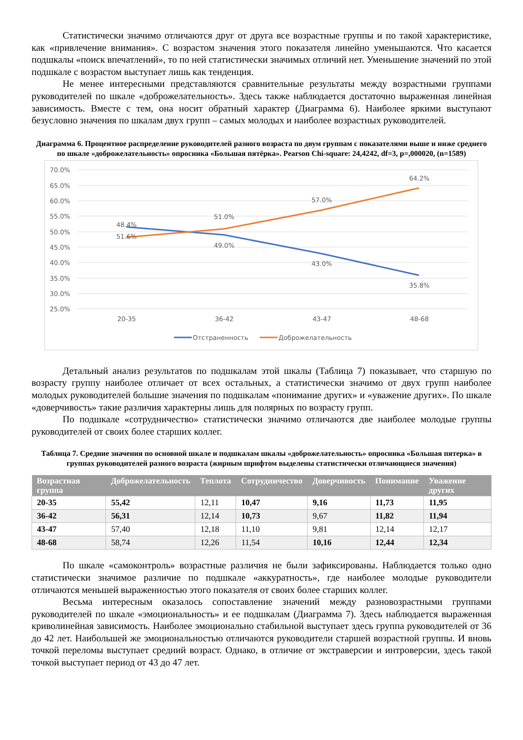Статистически значимо отличаются друг от друга все возрастные группы и по такой характеристике, как «привлечение внимания». С возрастом значения этого показателя линейно уменьшаются. Что касается подшкалы «поиск впечатлений», то по ней статистически значимых отличий нет. Уменьшение значений по этой подшкале с возрастом выступает лишь как тенденция.
Не менее интересными представляются сравнительные результаты между возрастными группами руководителей по шкале «доброжелательность». Здесь также наблюдается достаточно выраженная линейная зависимость. Вместе с тем, она носит обратный характер (Диаграмма 6). Наиболее яркими выступают безусловно значения по шкалам двух групп – самых молодых и наиболее возрастных руководителей.
Диаграмма 6. Процентное распределение руководителей разного возраста по двум группам с показателями выше и ниже среднего по шкале «доброжелательность» опросника «Большая пятёрка». Pearson Chi-square: 24,4242, df=3, p=,000020, (n=1589)
70.0%
65.0%
60.0%
55.0%
50.0%
45.0%
40.0%
35.0%
30.0%
25.0%
48.4%
51.6%
51.0%
49.0%
57.0%
43.0%
64.2%
35.8%
20-35
36-42
43-47
48-68
Отстраненность
Доброжелательность
Детальный анализ результатов по подшкалам этой шкалы (Таблица 7) показывает, что старшую по возрасту группу наиболее отличает от всех остальных, а статистически значимо от двух групп наиболее молодых руководителей большие значения по подшкалам «понимание других» и «уважение других». По шкале «доверчивость» такие различия характерны лишь для полярных по возрасту групп.
По подшкале «сотрудничество» статистически значимо отличаются две наиболее молодые группы руководителей от своих более старших коллег.
Таблица 7. Средние значения по основной шкале и подшкалам шкалы «доброжелательность» опросника «Большая пятерка» в группах руководителей разного возраста (жирным шрифтом выделены статистически отличающиеся значения)
| Возрастная группа | Доброжелательность | Теплота | Сотрудничество | Доверчивость | Понимание | Уважение других |
| --- | --- | --- | --- | --- | --- | --- |
| 20-35 | 55,42 | 12,11 | 10,47 | 9,16 | 11,73 | 11,95 |
| 36-42 | 56,31 | 12,14 | 10,73 | 9,67 | 11,82 | 11,94 |
| 43-47 | 57,40 | 12,18 | 11,10 | 9,81 | 12,14 | 12,17 |
| 48-68 | 58,74 | 12,26 | 11,54 | 10,16 | 12,44 | 12,34 |
По шкале «самоконтроль» возрастные различия не были зафиксированы. Наблюдается только одно статистически значимое различие по подшкале «аккуратность», где наиболее молодые руководители отличаются меньшей выраженностью этого показателя от своих более старших коллег.
Весьма интересным оказалось сопоставление значений между разновозрастными группами руководителей по шкале «эмоциональность» и ее подшкалам (Диаграмма 7). Здесь наблюдается выраженная криволинейная зависимость. Наиболее эмоционально стабильной выступает здесь группа руководителей от 36 до 42 лет. Наибольшей же эмоциональностью отличаются руководители старшей возрастной группы. И вновь точкой переломы выступает средний возраст. Однако, в отличие от экстраверсии и интроверсии, здесь такой точкой выступает период от 43 до 47 лет.